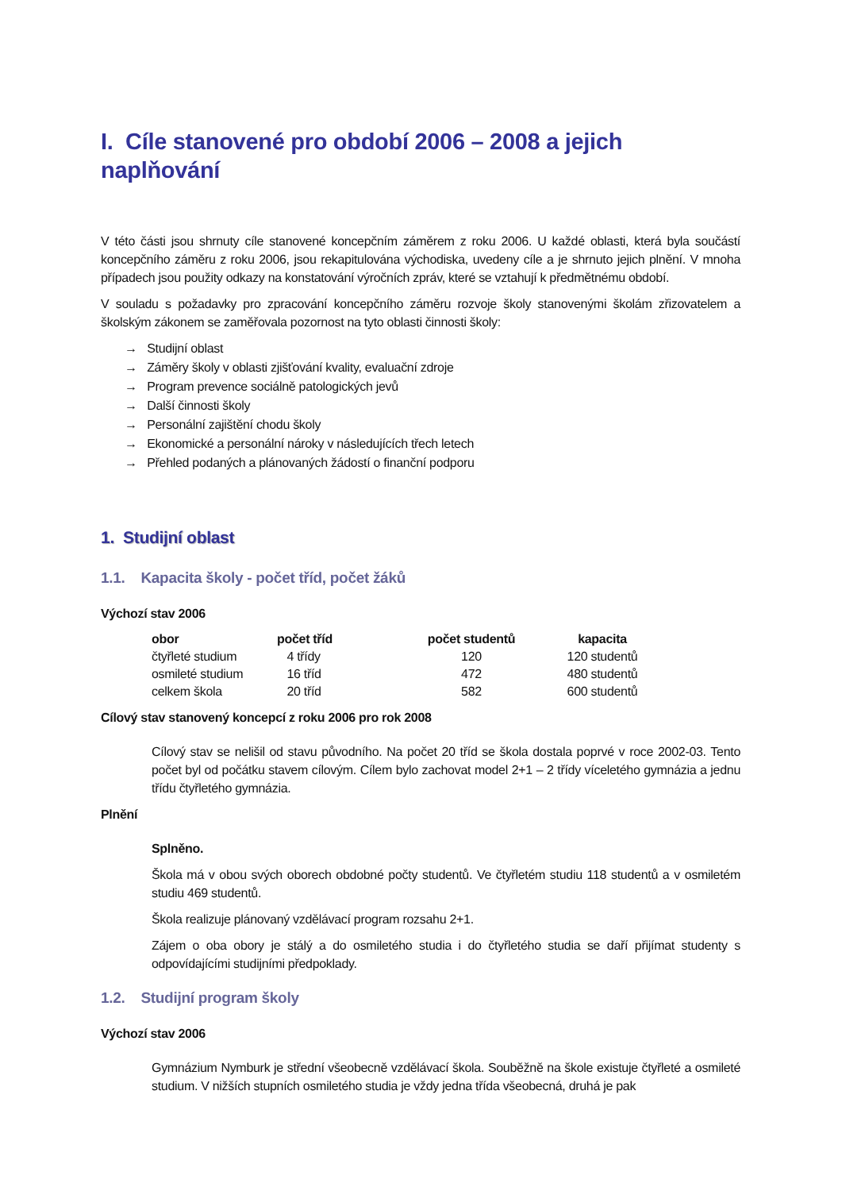I. Cíle stanovené pro období 2006 – 2008 a jejich naplňování
V této části jsou shrnuty cíle stanovené koncepčním záměrem z roku 2006. U každé oblasti, která byla součástí koncepčního záměru z roku 2006, jsou rekapitulována východiska, uvedeny cíle a je shrnuto jejich plnění. V mnoha případech jsou použity odkazy na konstatování výročních zpráv, které se vztahují k předmětnému období.
V souladu s požadavky pro zpracování koncepčního záměru rozvoje školy stanovenými školám zřizovatelem a školským zákonem se zaměřovala pozornost na tyto oblasti činnosti školy:
→ Studijní oblast
→ Záměry školy v oblasti zjišťování kvality, evaluační zdroje
→ Program prevence sociálně patologických jevů
→ Další činnosti školy
→ Personální zajištění chodu školy
→ Ekonomické a personální nároky v následujících třech letech
→ Přehled podaných a plánovaných žádostí o finanční podporu
1. Studijní oblast
1.1. Kapacita školy - počet tříd, počet žáků
Výchozí stav 2006
| obor | počet tříd | počet studentů | kapacita |
| --- | --- | --- | --- |
| čtyřleté studium | 4 třídy | 120 | 120 studentů |
| osmileté studium | 16 tříd | 472 | 480 studentů |
| celkem škola | 20 tříd | 582 | 600 studentů |
Cílový stav stanovený koncepcí z roku 2006 pro rok 2008
Cílový stav se nelišil od stavu původního. Na počet 20 tříd se škola dostala poprvé v roce 2002-03. Tento počet byl od počátku stavem cílovým. Cílem bylo zachovat model 2+1 – 2 třídy víceletého gymnázia a jednu třídu čtyřletého gymnázia.
Plnění
Splněno.
Škola má v obou svých oborech obdobné počty studentů. Ve čtyřletém studiu 118 studentů a v osmiletém studiu 469 studentů.
Škola realizuje plánovaný vzdělávací program rozsahu 2+1.
Zájem o oba obory je stálý a do osmiletého studia i do čtyřletého studia se daří přijímat studenty s odpovídajícími studijními předpoklady.
1.2. Studijní program školy
Výchozí stav 2006
Gymnázium Nymburk je střední všeobecně vzdělávací škola. Souběžně na škole existuje čtyřleté a osmileté studium. V nižších stupních osmiletého studia je vždy jedna třída všeobecná, druhá je pak